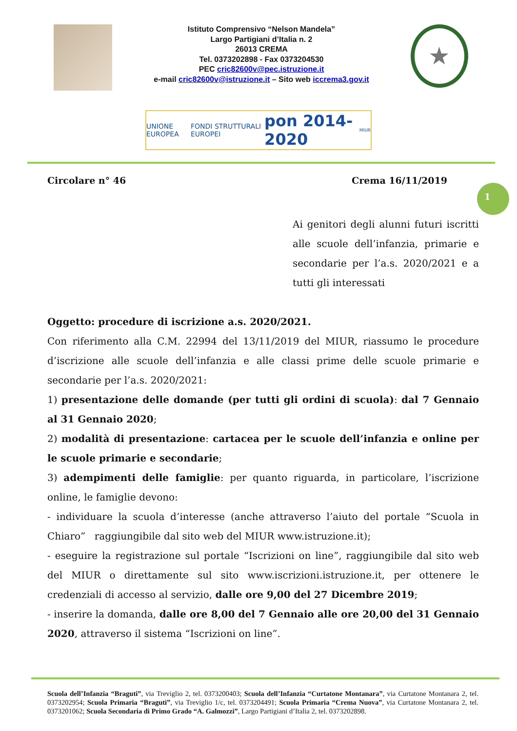Istituto Comprensivo “Nelson Mandela”
Largo Partigiani d’Italia n. 2
26013 CREMA
Tel. 0373202898 - Fax 0373204530
PEC cric82600v@pec.istruzione.it
e-mail cric82600v@istruzione.it – Sito web iccrema3.gov.it
★
UNIONE EUROPEA FONDI STRUTTURALI EUROPEI pon 2014-2020 MIUR
Circolare n° 46 Crema 16/11/2019
Ai genitori degli alunni futuri iscritti alle scuole dell’infanzia, primarie e secondarie per l’a.s. 2020/2021 e a tutti gli interessati
Oggetto: procedure di iscrizione a.s. 2020/2021.
Con riferimento alla C.M. 22994 del 13/11/2019 del MIUR, riassumo le procedure d’iscrizione alle scuole dell’infanzia e alle classi prime delle scuole primarie e secondarie per l’a.s. 2020/2021:
1) presentazione delle domande (per tutti gli ordini di scuola): dal 7 Gennaio al 31 Gennaio 2020;
2) modalità di presentazione: cartacea per le scuole dell’infanzia e online per le scuole primarie e secondarie;
3) adempimenti delle famiglie: per quanto riguarda, in particolare, l’iscrizione online, le famiglie devono:
- individuare la scuola d’interesse (anche attraverso l’aiuto del portale “Scuola in Chiaro” raggiungibile dal sito web del MIUR www.istruzione.it);
- eseguire la registrazione sul portale “Iscrizioni on line”, raggiungibile dal sito web del MIUR o direttamente sul sito www.iscrizioni.istruzione.it, per ottenere le credenziali di accesso al servizio, dalle ore 9,00 del 27 Dicembre 2019;
- inserire la domanda, dalle ore 8,00 del 7 Gennaio alle ore 20,00 del 31 Gennaio 2020, attraverso il sistema “Iscrizioni on line”.
1
Scuola dell’Infanzia “Braguti”, via Treviglio 2, tel. 0373200403; Scuola dell’Infanzia “Curtatone Montanara”, via Curtatone Montanara 2, tel. 0373202954; Scuola Primaria “Braguti”, via Treviglio 1/c, tel. 0373204491; Scuola Primaria “Crema Nuova”, via Curtatone Montanara 2, tel. 0373201062; Scuola Secondaria di Primo Grado “A. Galmozzi”, Largo Partigiani d’Italia 2, tel. 0373202898.